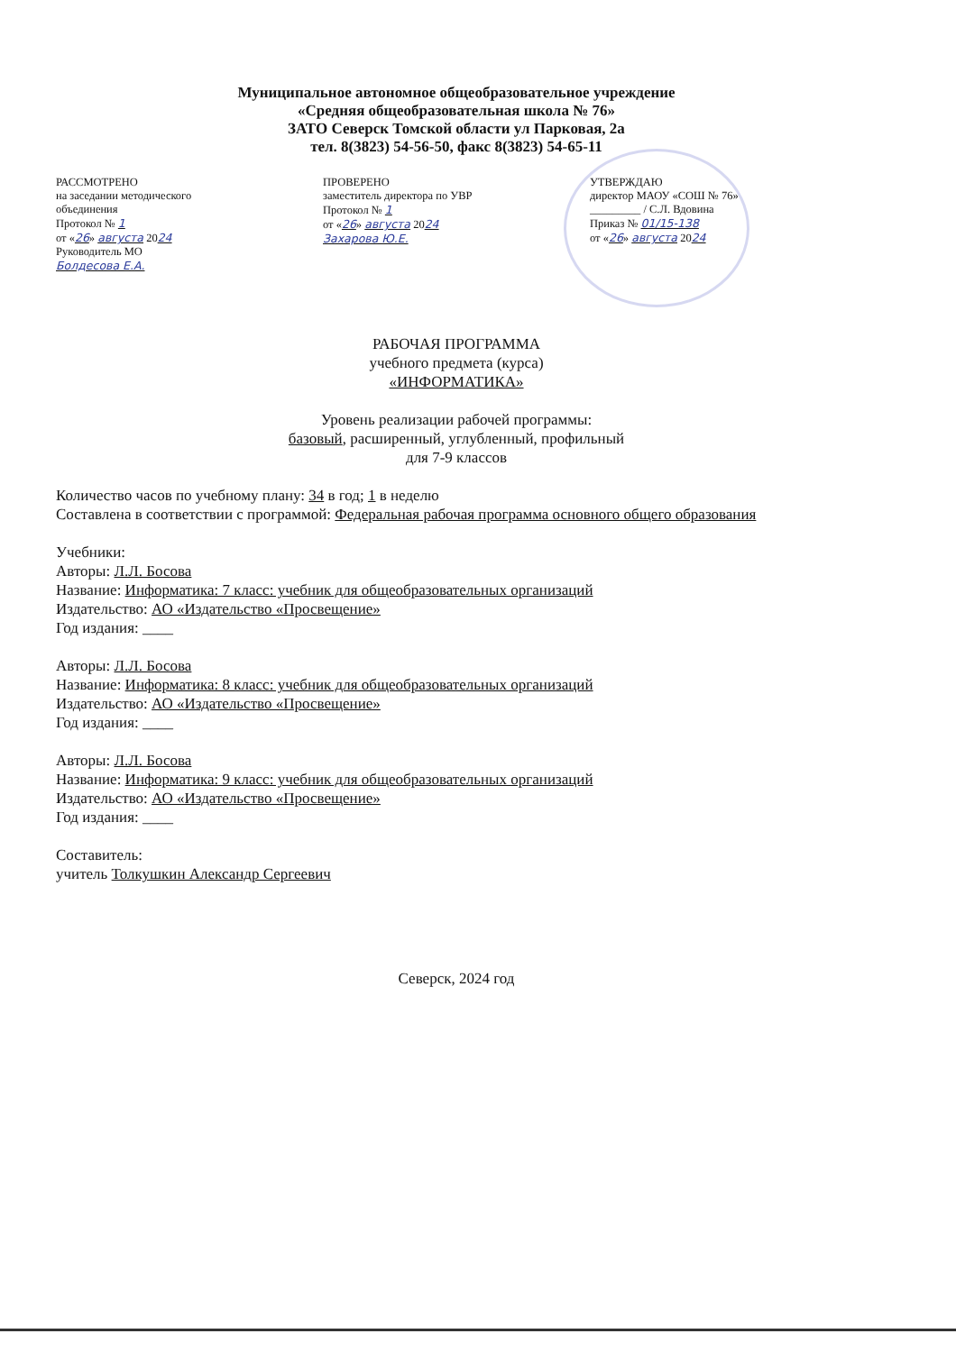Муниципальное автономное общеобразовательное учреждение
«Средняя общеобразовательная школа № 76»
ЗАТО Северск Томской области ул Парковая, 2а
тел. 8(3823) 54-56-50, факс 8(3823) 54-65-11
РАССМОТРЕНО
на заседании методического
объединения
Протокол № 1
от «26» августа 2024
Руководитель МО
Болдесова Е.А.
ПРОВЕРЕНО
заместитель директора по УВР
Протокол № 1
от «26» августа 2024
Захарова Ю.Е.
УТВЕРЖДАЮ
директор МАОУ «СОШ № 76»
_________ / С.Л. Вдовина
Приказ № 01/15-138
от «26» августа 2024
РАБОЧАЯ ПРОГРАММА
учебного предмета (курса)
«ИНФОРМАТИКА»
Уровень реализации рабочей программы:
базовый, расширенный, углубленный, профильный
для 7-9 классов
Количество часов по учебному плану: 34 в год; 1 в неделю
Составлена в соответствии с программой: Федеральная рабочая программа основного общего образования
Учебники:
Авторы: Л.Л. Босова
Название: Информатика: 7 класс: учебник для общеобразовательных организаций
Издательство: АО «Издательство «Просвещение»
Год издания: ____
Авторы: Л.Л. Босова
Название: Информатика: 8 класс: учебник для общеобразовательных организаций
Издательство: АО «Издательство «Просвещение»
Год издания: ____
Авторы: Л.Л. Босова
Название: Информатика: 9 класс: учебник для общеобразовательных организаций
Издательство: АО «Издательство «Просвещение»
Год издания: ____
Составитель:
учитель Толкушкин Александр Сергеевич
Северск, 2024 год